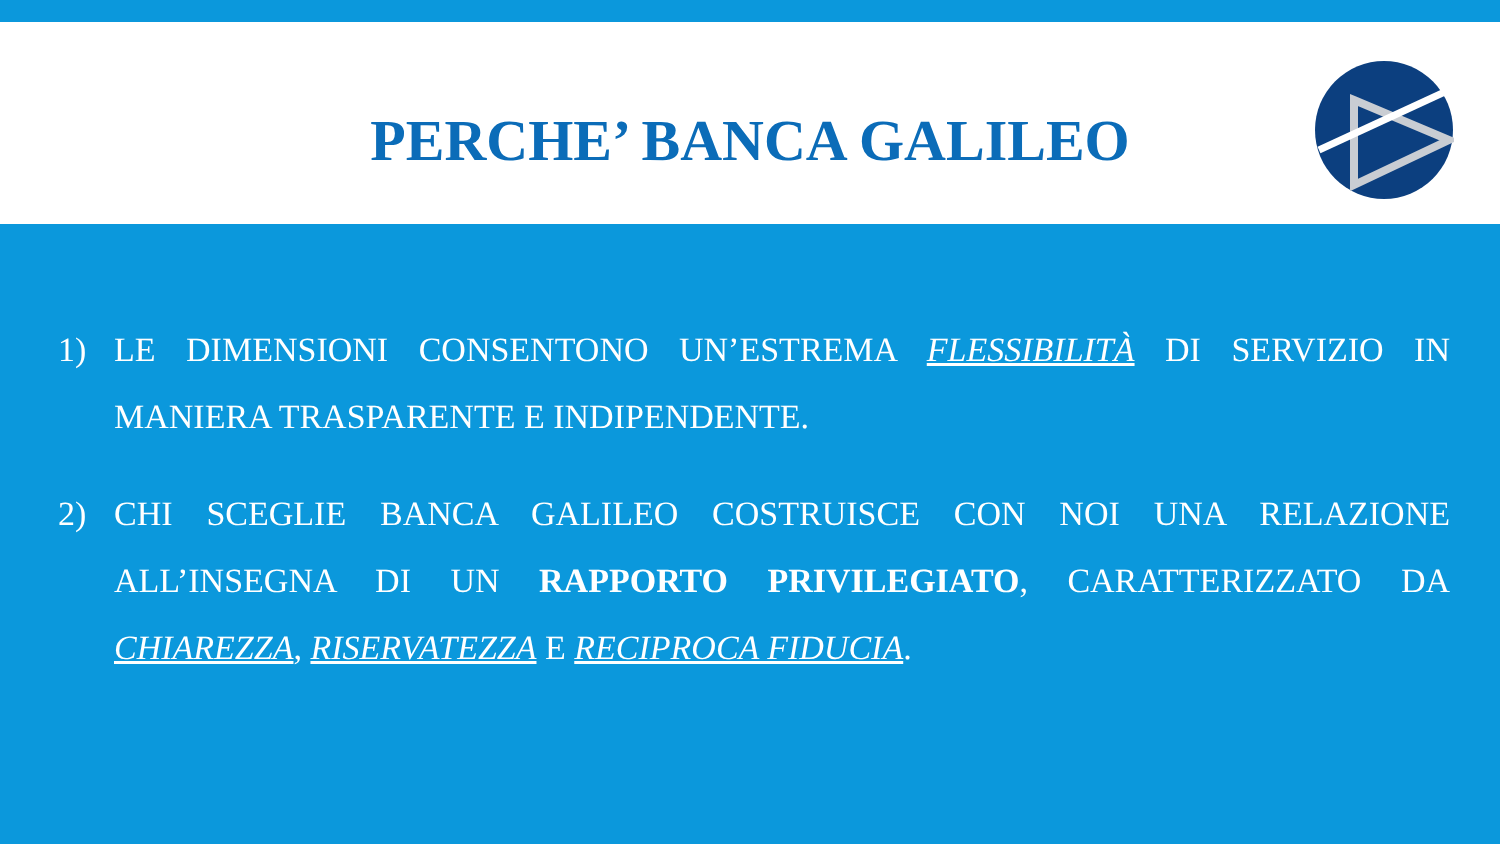PERCHE’ BANCA GALILEO
1) LE DIMENSIONI CONSENTONO UN’ESTREMA FLESSIBILITÀ DI SERVIZIO IN MANIERA TRASPARENTE E INDIPENDENTE.
2) CHI SCEGLIE BANCA GALILEO COSTRUISCE CON NOI UNA RELAZIONE ALL’INSEGNA DI UN RAPPORTO PRIVILEGIATO, CARATTERIZZATO DA CHIAREZZA, RISERVATEZZA E RECIPROCA FIDUCIA.